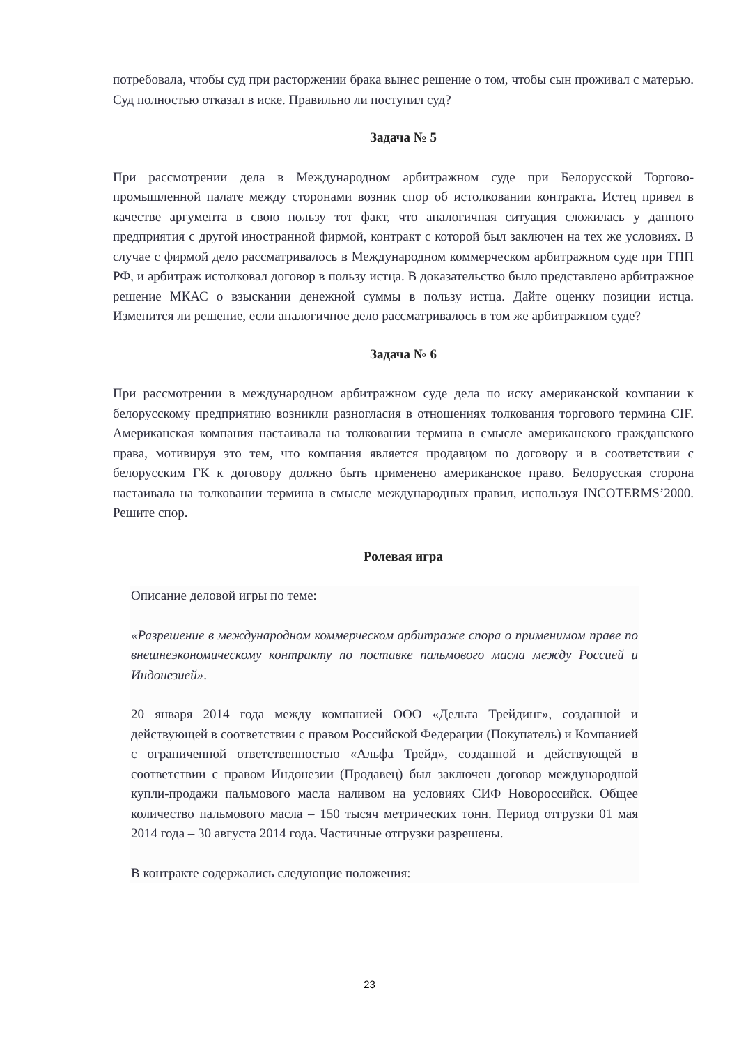потребовала, чтобы суд при расторжении брака вынес решение о том, чтобы сын проживал с матерью. Суд полностью отказал в иске. Правильно ли поступил суд?
Задача № 5
При рассмотрении дела в Международном арбитражном суде при Белорусской Торгово-промышленной палате между сторонами возник спор об истолковании контракта. Истец привел в качестве аргумента в свою пользу тот факт, что аналогичная ситуация сложилась у данного предприятия с другой иностранной фирмой, контракт с которой был заключен на тех же условиях. В случае с фирмой дело рассматривалось в Международном коммерческом арбитражном суде при ТПП РФ, и арбитраж истолковал договор в пользу истца. В доказательство было представлено арбитражное решение МКАС о взыскании денежной суммы в пользу истца. Дайте оценку позиции истца. Изменится ли решение, если аналогичное дело рассматривалось в том же арбитражном суде?
Задача № 6
При рассмотрении в международном арбитражном суде дела по иску американской компании к белорусскому предприятию возникли разногласия в отношениях толкования торгового термина CIF. Американская компания настаивала на толковании термина в смысле американского гражданского права, мотивируя это тем, что компания является продавцом по договору и в соответствии с белорусским ГК к договору должно быть применено американское право. Белорусская сторона настаивала на толковании термина в смысле международных правил, используя INCOTERMS’2000. Решите спор.
Ролевая игра
Описание деловой игры по теме:
«Разрешение в международном коммерческом арбитраже спора о применимом праве по внешнеэкономическому контракту по поставке пальмового масла между Россией и Индонезией».
20 января 2014 года между компанией ООО «Дельта Трейдинг», созданной и действующей в соответствии с правом Российской Федерации (Покупатель) и Компанией с ограниченной ответственностью «Альфа Трейд», созданной и действующей в соответствии с правом Индонезии (Продавец) был заключен договор международной купли-продажи пальмового масла наливом на условиях СИФ Новороссийск. Общее количество пальмового масла – 150 тысяч метрических тонн. Период отгрузки 01 мая 2014 года – 30 августа 2014 года. Частичные отгрузки разрешены.
В контракте содержались следующие положения:
23